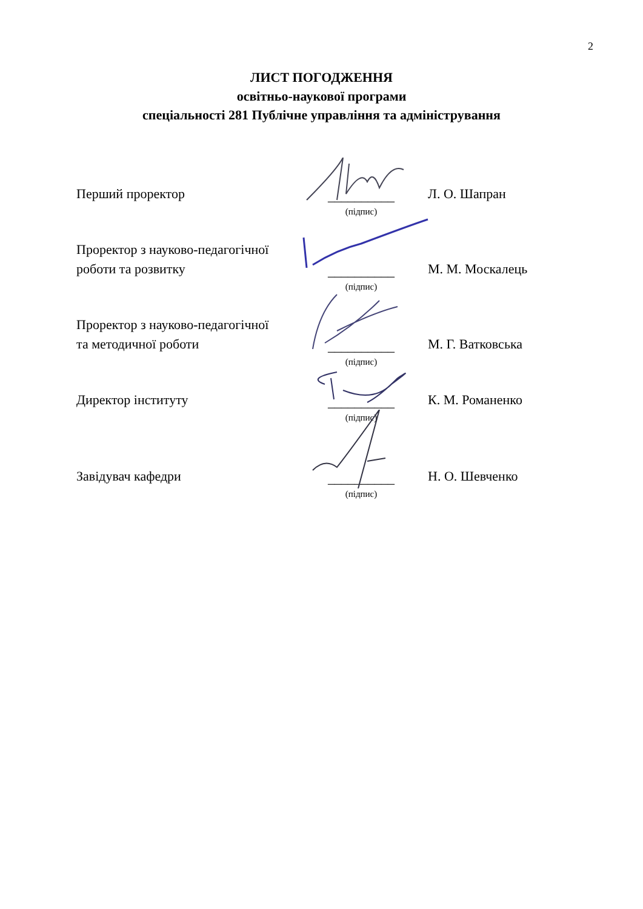2
ЛИСТ ПОГОДЖЕННЯ
освітньо-наукової програми
спеціальності 281 Публічне управління та адміністрування
Перший проректор
__________
(підпис)
Л. О. Шапран
Проректор з науково-педагогічної
роботи та розвитку
__________
(підпис)
М. М. Москалець
Проректор з науково-педагогічної
та методичної роботи
__________
(підпис)
М. Г. Ватковська
Директор інституту
__________
(підпис)
К. М. Романенко
Завідувач кафедри
__________
(підпис)
Н. О. Шевченко